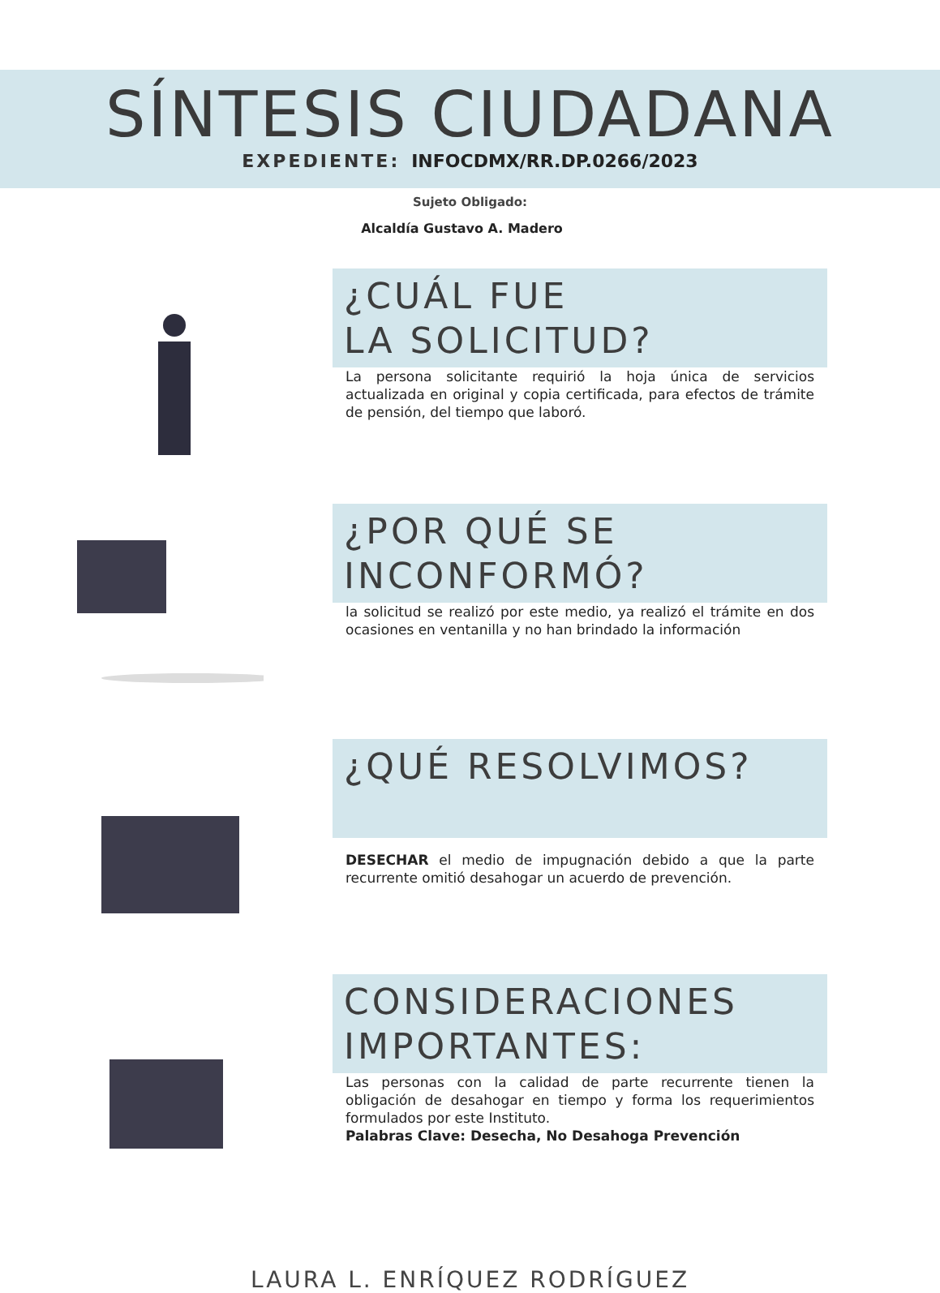SÍNTESIS CIUDADANA
EXPEDIENTE: INFOCDMX/RR.DP.0266/2023
Sujeto Obligado:
Alcaldía Gustavo A. Madero
¿CUÁL FUE
LA SOLICITUD?
La persona solicitante requirió la hoja única de servicios actualizada en original y copia certificada, para efectos de trámite de pensión, del tiempo que laboró.
¿POR QUÉ SE
INCONFORMÓ?
la solicitud se realizó por este medio, ya realizó el trámite en dos ocasiones en ventanilla y no han brindado la información
¿QUÉ RESOLVIMOS?
DESECHAR el medio de impugnación debido a que la parte recurrente omitió desahogar un acuerdo de prevención.
CONSIDERACIONES
IMPORTANTES:
Las personas con la calidad de parte recurrente tienen la obligación de desahogar en tiempo y forma los requerimientos formulados por este Instituto.
Palabras Clave: Desecha, No Desahoga Prevención
LAURA L. ENRÍQUEZ RODRÍGUEZ